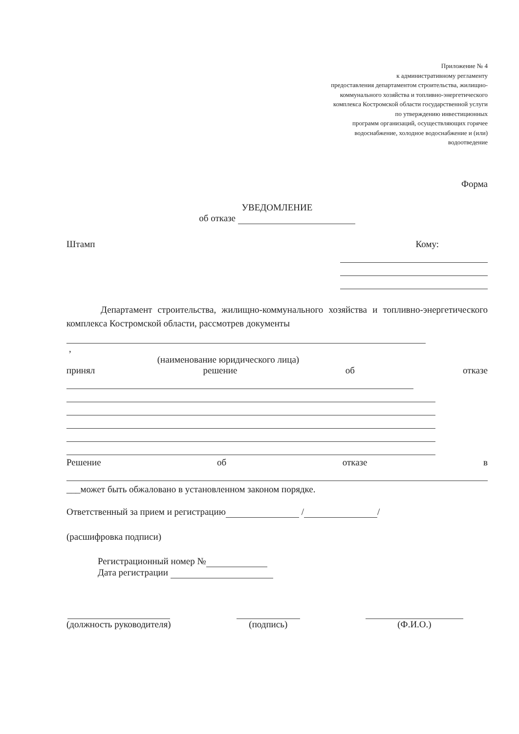Приложение № 4
к административному регламенту
предоставления департаментом строительства, жилищно-
коммунального хозяйства и топливно-энергетического
комплекса Костромской области государственной услуги
по утверждению инвестиционных
программ организаций, осуществляющих горячее
водоснабжение, холодное водоснабжение и (или)
водоотведение
Форма
УВЕДОМЛЕНИЕ
об отказе
Штамп Кому:
Департамент строительства, жилищно-коммунального хозяйства и топливно-энергетического комплекса Костромской области, рассмотрев документы
,
(наименование юридического лица)
принял решение об отказе
Решение об отказе в
___может быть обжаловано в установленном законом порядке.
Ответственный за прием и регистрацию / /
(расшифровка подписи)
Регистрационный номер №
Дата регистрации
(должность руководителя)
(подпись)
(Ф.И.О.)